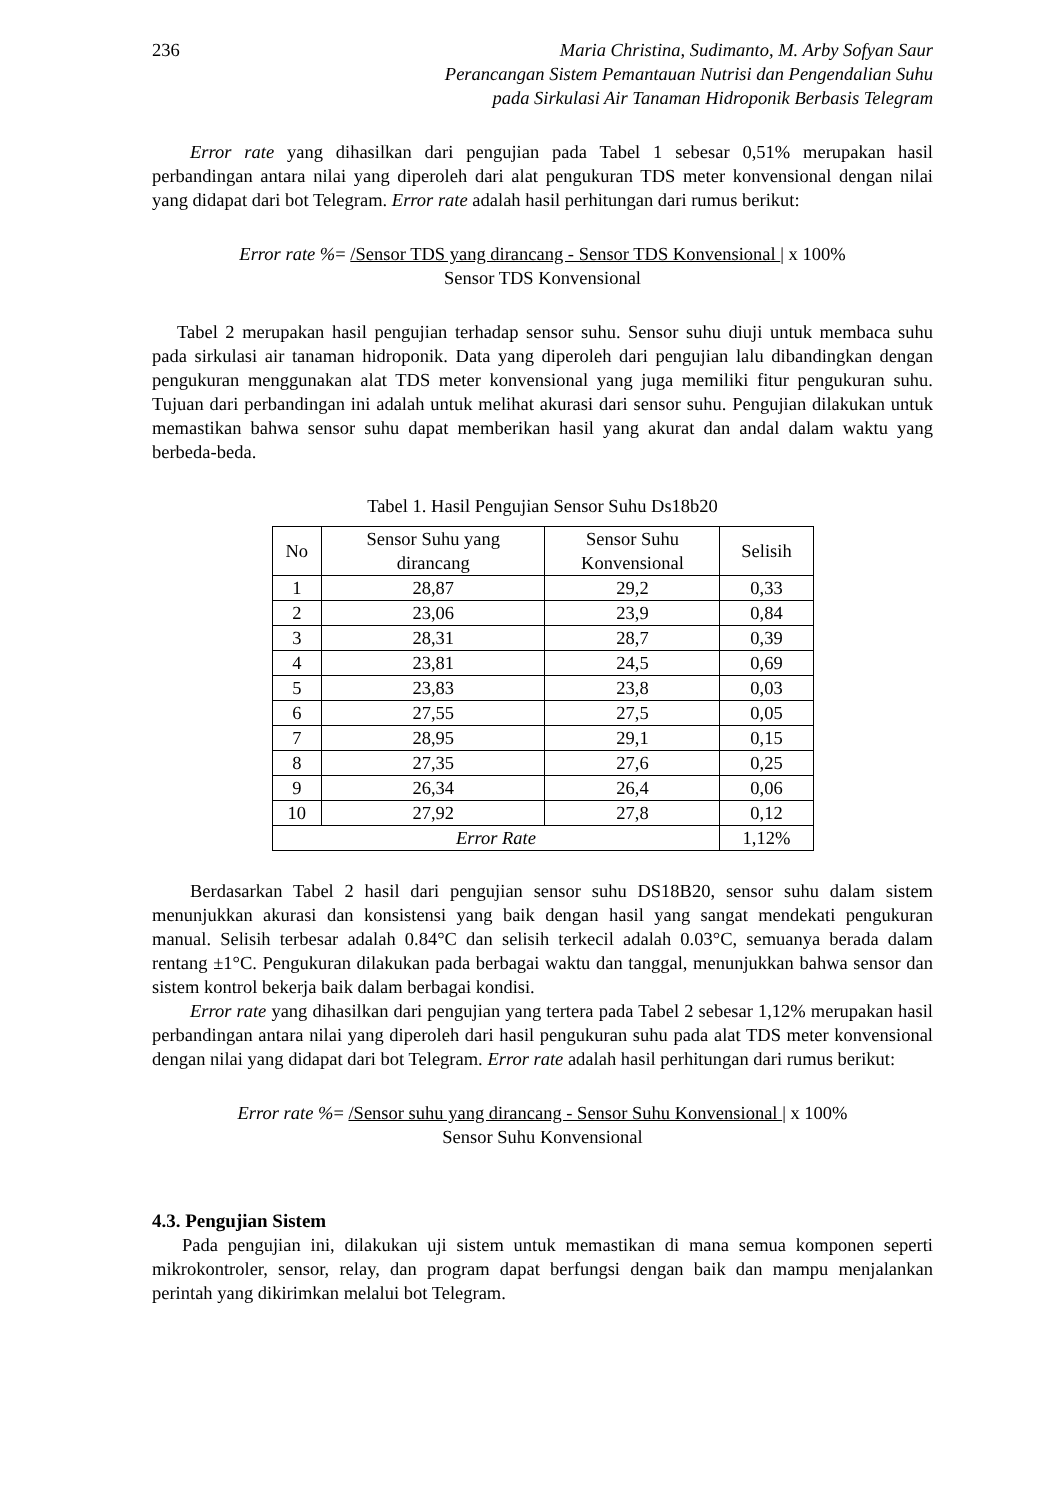236 Maria Christina, Sudimanto, M. Arby Sofyan Saur
Perancangan Sistem Pemantauan Nutrisi dan Pengendalian Suhu
pada Sirkulasi Air Tanaman Hidroponik Berbasis Telegram
Error rate yang dihasilkan dari pengujian pada Tabel 1 sebesar 0,51% merupakan hasil perbandingan antara nilai yang diperoleh dari alat pengukuran TDS meter konvensional dengan nilai yang didapat dari bot Telegram. Error rate adalah hasil perhitungan dari rumus berikut:
Error rate %= /Sensor TDS yang dirancang - Sensor TDS Konvensional | x 100%
Sensor TDS Konvensional
Tabel 2 merupakan hasil pengujian terhadap sensor suhu. Sensor suhu diuji untuk membaca suhu pada sirkulasi air tanaman hidroponik. Data yang diperoleh dari pengujian lalu dibandingkan dengan pengukuran menggunakan alat TDS meter konvensional yang juga memiliki fitur pengukuran suhu. Tujuan dari perbandingan ini adalah untuk melihat akurasi dari sensor suhu. Pengujian dilakukan untuk memastikan bahwa sensor suhu dapat memberikan hasil yang akurat dan andal dalam waktu yang berbeda-beda.
Tabel 1. Hasil Pengujian Sensor Suhu Ds18b20
| No | Sensor Suhu yang dirancang | Sensor Suhu Konvensional | Selisih |
| --- | --- | --- | --- |
| 1 | 28,87 | 29,2 | 0,33 |
| 2 | 23,06 | 23,9 | 0,84 |
| 3 | 28,31 | 28,7 | 0,39 |
| 4 | 23,81 | 24,5 | 0,69 |
| 5 | 23,83 | 23,8 | 0,03 |
| 6 | 27,55 | 27,5 | 0,05 |
| 7 | 28,95 | 29,1 | 0,15 |
| 8 | 27,35 | 27,6 | 0,25 |
| 9 | 26,34 | 26,4 | 0,06 |
| 10 | 27,92 | 27,8 | 0,12 |
| Error Rate | | | 1,12% |
Berdasarkan Tabel 2 hasil dari pengujian sensor suhu DS18B20, sensor suhu dalam sistem menunjukkan akurasi dan konsistensi yang baik dengan hasil yang sangat mendekati pengukuran manual. Selisih terbesar adalah 0.84°C dan selisih terkecil adalah 0.03°C, semuanya berada dalam rentang ±1°C. Pengukuran dilakukan pada berbagai waktu dan tanggal, menunjukkan bahwa sensor dan sistem kontrol bekerja baik dalam berbagai kondisi.
Error rate yang dihasilkan dari pengujian yang tertera pada Tabel 2 sebesar 1,12% merupakan hasil perbandingan antara nilai yang diperoleh dari hasil pengukuran suhu pada alat TDS meter konvensional dengan nilai yang didapat dari bot Telegram. Error rate adalah hasil perhitungan dari rumus berikut:
Error rate %= /Sensor suhu yang dirancang - Sensor Suhu Konvensional | x 100%
Sensor Suhu Konvensional
4.3. Pengujian Sistem
Pada pengujian ini, dilakukan uji sistem untuk memastikan di mana semua komponen seperti mikrokontroler, sensor, relay, dan program dapat berfungsi dengan baik dan mampu menjalankan perintah yang dikirimkan melalui bot Telegram.